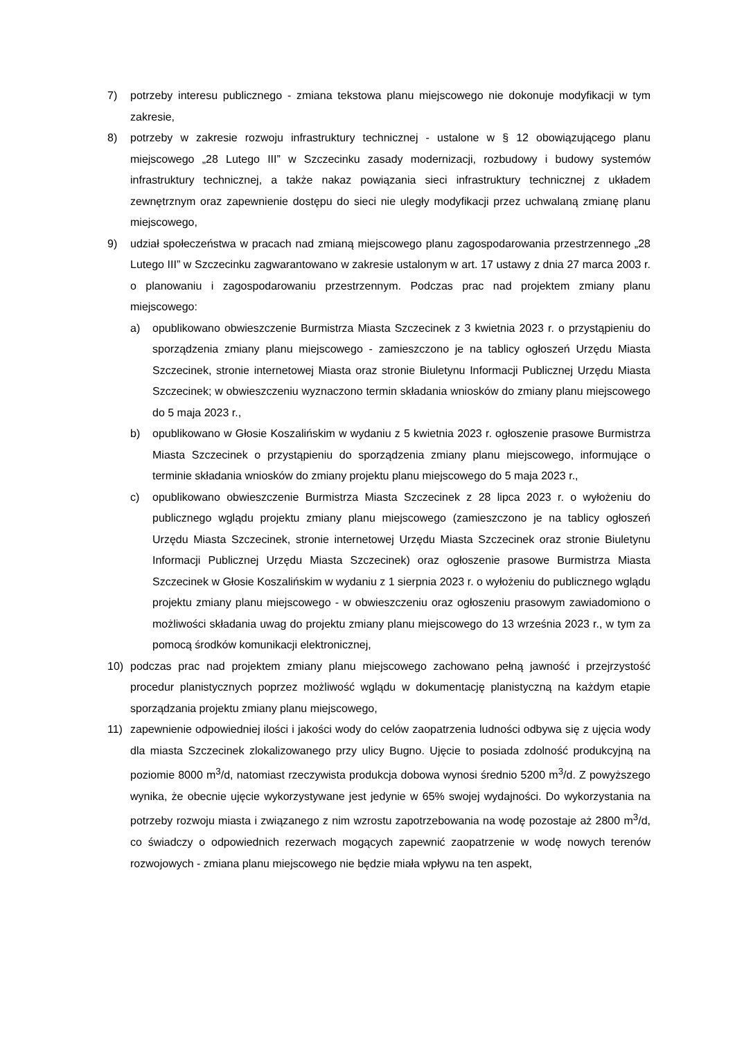7) potrzeby interesu publicznego - zmiana tekstowa planu miejscowego nie dokonuje modyfikacji w tym zakresie,
8) potrzeby w zakresie rozwoju infrastruktury technicznej - ustalone w § 12 obowiązującego planu miejscowego „28 Lutego III” w Szczecinku zasady modernizacji, rozbudowy i budowy systemów infrastruktury technicznej, a także nakaz powiązania sieci infrastruktury technicznej z układem zewnętrznym oraz zapewnienie dostępu do sieci nie uległy modyfikacji przez uchwalaną zmianę planu miejscowego,
9) udział społeczeństwa w pracach nad zmianą miejscowego planu zagospodarowania przestrzennego „28 Lutego III” w Szczecinku zagwarantowano w zakresie ustalonym w art. 17 ustawy z dnia 27 marca 2003 r. o planowaniu i zagospodarowaniu przestrzennym. Podczas prac nad projektem zmiany planu miejscowego:
a) opublikowano obwieszczenie Burmistrza Miasta Szczecinek z 3 kwietnia 2023 r. o przystąpieniu do sporządzenia zmiany planu miejscowego - zamieszczono je na tablicy ogłoszeń Urzędu Miasta Szczecinek, stronie internetowej Miasta oraz stronie Biuletynu Informacji Publicznej Urzędu Miasta Szczecinek; w obwieszczeniu wyznaczono termin składania wniosków do zmiany planu miejscowego do 5 maja 2023 r.,
b) opublikowano w Głosie Koszalińskim w wydaniu z 5 kwietnia 2023 r. ogłoszenie prasowe Burmistrza Miasta Szczecinek o przystąpieniu do sporządzenia zmiany planu miejscowego, informujące o terminie składania wniosków do zmiany projektu planu miejscowego do 5 maja 2023 r.,
c) opublikowano obwieszczenie Burmistrza Miasta Szczecinek z 28 lipca 2023 r. o wyłożeniu do publicznego wglądu projektu zmiany planu miejscowego (zamieszczono je na tablicy ogłoszeń Urzędu Miasta Szczecinek, stronie internetowej Urzędu Miasta Szczecinek oraz stronie Biuletynu Informacji Publicznej Urzędu Miasta Szczecinek) oraz ogłoszenie prasowe Burmistrza Miasta Szczecinek w Głosie Koszalińskim w wydaniu z 1 sierpnia 2023 r. o wyłożeniu do publicznego wglądu projektu zmiany planu miejscowego - w obwieszczeniu oraz ogłoszeniu prasowym zawiadomiono o możliwości składania uwag do projektu zmiany planu miejscowego do 13 września 2023 r., w tym za pomocą środków komunikacji elektronicznej,
10) podczas prac nad projektem zmiany planu miejscowego zachowano pełną jawność i przejrzystość procedur planistycznych poprzez możliwość wglądu w dokumentację planistyczną na każdym etapie sporządzania projektu zmiany planu miejscowego,
11) zapewnienie odpowiedniej ilości i jakości wody do celów zaopatrzenia ludności odbywa się z ujęcia wody dla miasta Szczecinek zlokalizowanego przy ulicy Bugno. Ujęcie to posiada zdolność produkcyjną na poziomie 8000 m<sup>3</sup>/d, natomiast rzeczywista produkcja dobowa wynosi średnio 5200 m<sup>3</sup>/d. Z powyższego wynika, że obecnie ujęcie wykorzystywane jest jedynie w 65% swojej wydajności. Do wykorzystania na potrzeby rozwoju miasta i związanego z nim wzrostu zapotrzebowania na wodę pozostaje aż 2800 m<sup>3</sup>/d, co świadczy o odpowiednich rezerwach mogących zapewnić zaopatrzenie w wodę nowych terenów rozwojowych - zmiana planu miejscowego nie będzie miała wpływu na ten aspekt,